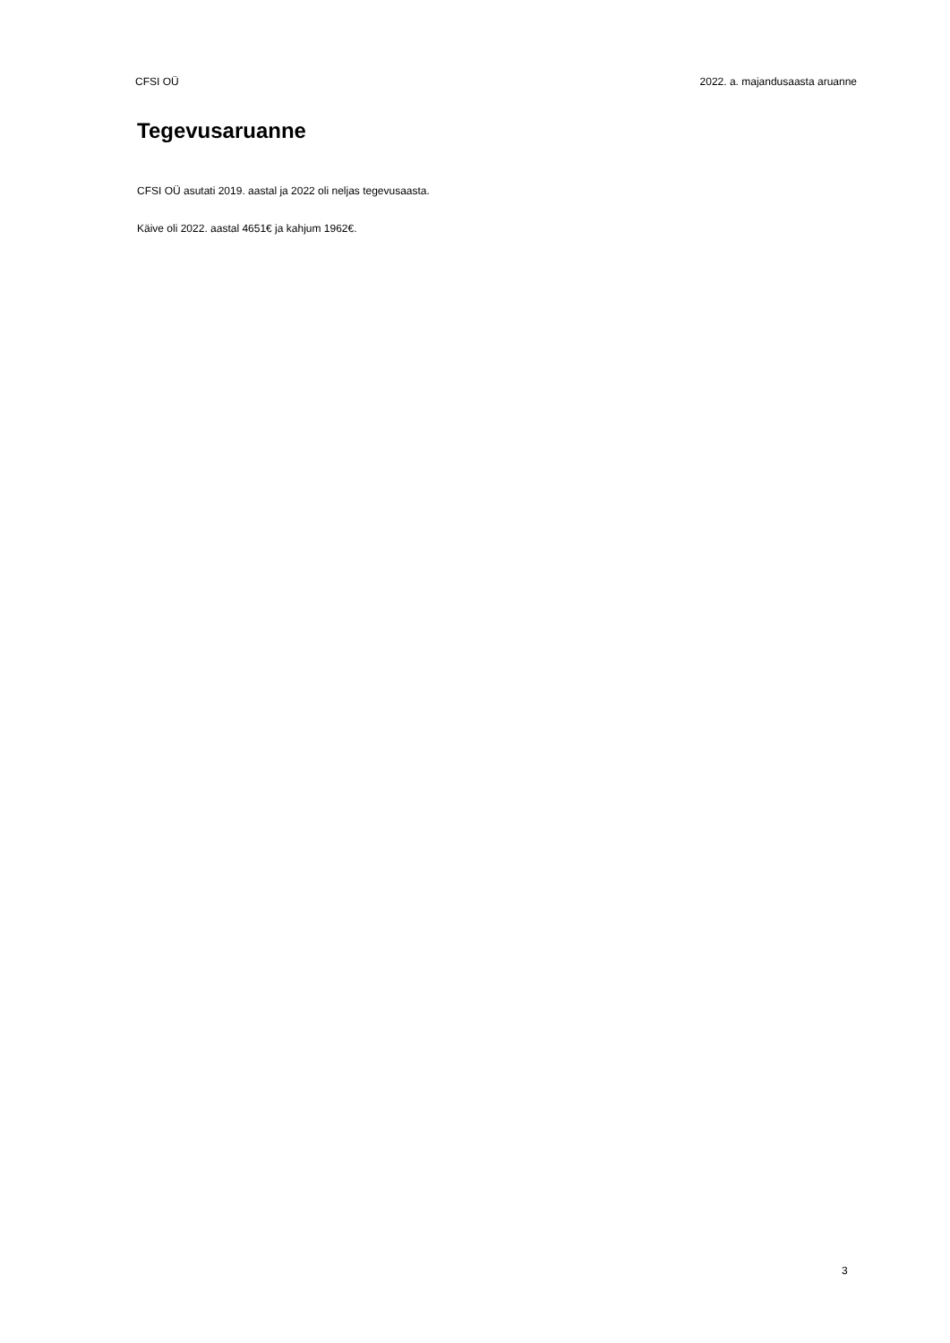CFSI OÜ 2022. a. majandusaasta aruanne
Tegevusaruanne
CFSI OÜ asutati 2019. aastal ja 2022 oli neljas tegevusaasta.
Käive oli 2022. aastal 4651€ ja kahjum 1962€.
3